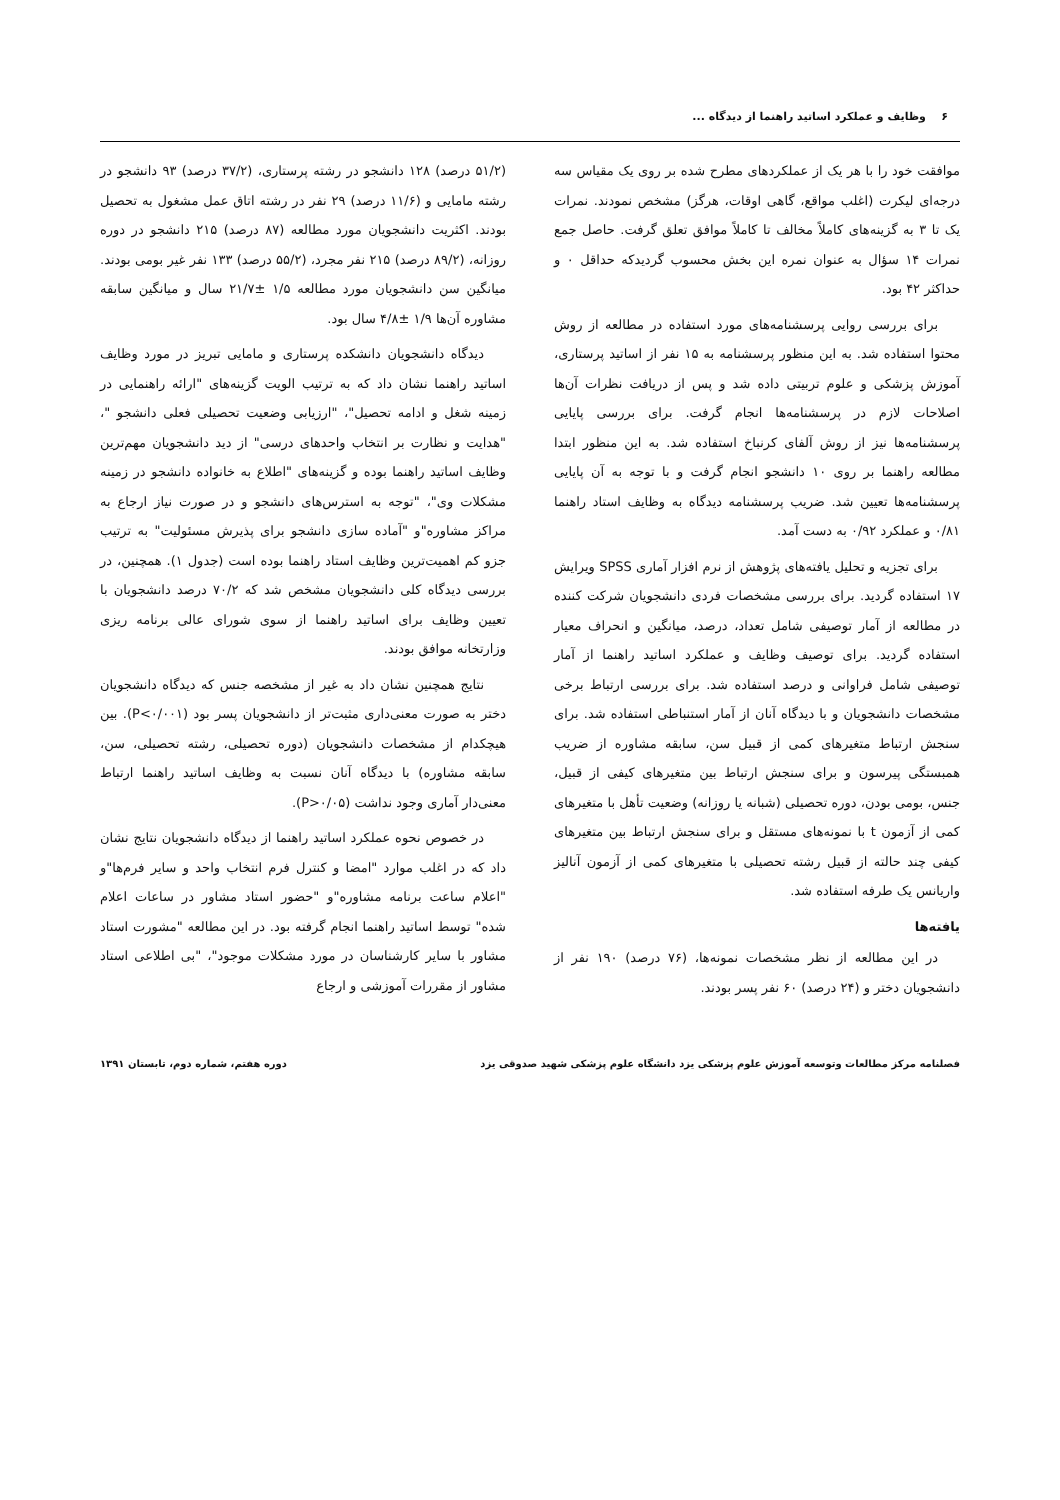۶ وظایف و عملکرد اساتید راهنما از دیدگاه ...
موافقت خود را با هر یک از عملکردهای مطرح شده بر روی یک مقیاس سه درجه‌ای لیکرت (اغلب مواقع، گاهی اوقات، هرگز) مشخص نمودند. نمرات یک تا ۳ به گزینه‌های کاملاً مخالف تا کاملاً موافق تعلق گرفت. حاصل جمع نمرات ۱۴ سؤال به عنوان نمره این بخش محسوب گردیدکه حداقل ۰ و حداکثر ۴۲ بود.
برای بررسی روایی پرسشنامه‌های مورد استفاده در مطالعه از روش محتوا استفاده شد. به این منظور پرسشنامه به ۱۵ نفر از اساتید پرستاری، آموزش پزشکی و علوم تربیتی داده شد و پس از دریافت نظرات آن‌ها اصلاحات لازم در پرسشنامه‌ها انجام گرفت. برای بررسی پایایی پرسشنامه‌ها نیز از روش آلفای کرنباخ استفاده شد. به این منظور ابتدا مطالعه راهنما بر روی ۱۰ دانشجو انجام گرفت و با توجه به آن پایایی پرسشنامه‌ها تعیین شد. ضریب پرسشنامه دیدگاه به وظایف استاد راهنما ۰/۸۱ و عملکرد ۰/۹۲ به دست آمد.
برای تجزیه و تحلیل یافته‌های پژوهش از نرم افزار آماری SPSS ویرایش ۱۷ استفاده گردید. برای بررسی مشخصات فردی دانشجویان شرکت کننده در مطالعه از آمار توصیفی شامل تعداد، درصد، میانگین و انحراف معیار استفاده گردید. برای توصیف وظایف و عملکرد اساتید راهنما از آمار توصیفی شامل فراوانی و درصد استفاده شد. برای بررسی ارتباط برخی مشخصات دانشجویان و با دیدگاه آنان از آمار استنباطی استفاده شد. برای سنجش ارتباط متغیرهای کمی از قبیل سن، سابقه مشاوره از ضریب همبستگی پیرسون و برای سنجش ارتباط بین متغیرهای کیفی از قبیل، جنس، بومی بودن، دوره تحصیلی (شبانه یا روزانه) وضعیت تأهل با متغیرهای کمی از آزمون t با نمونه‌های مستقل و برای سنجش ارتباط بین متغیرهای کیفی چند حالته از قبیل رشته تحصیلی با متغیرهای کمی از آزمون آنالیز واریانس یک طرفه استفاده شد.
یافته‌ها
در این مطالعه از نظر مشخصات نمونه‌ها، (۷۶ درصد) ۱۹۰ نفر از دانشجویان دختر و (۲۴ درصد) ۶۰ نفر پسر بودند.
(۵۱/۲ درصد) ۱۲۸ دانشجو در رشته پرستاری، (۳۷/۲ درصد) ۹۳ دانشجو در رشته مامایی و (۱۱/۶ درصد) ۲۹ نفر در رشته اتاق عمل مشغول به تحصیل بودند. اکثریت دانشجویان مورد مطالعه (۸۷ درصد) ۲۱۵ دانشجو در دوره روزانه، (۸۹/۲ درصد) ۲۱۵ نفر مجرد، (۵۵/۲ درصد) ۱۳۳ نفر غیر بومی بودند. میانگین سن دانشجویان مورد مطالعه ۱/۵ ±۲۱/۷ سال و میانگین سابقه مشاوره آن‌ها ۱/۹ ±۴/۸ سال بود.
دیدگاه دانشجویان دانشکده پرستاری و مامایی تبریز در مورد وظایف اساتید راهنما نشان داد که به ترتیب الویت گزینه‌های "ارائه راهنمایی در زمینه شغل و ادامه تحصیل"، "ارزیابی وضعیت تحصیلی فعلی دانشجو "، "هدایت و نظارت بر انتخاب واحدهای درسی" از دید دانشجویان مهم‌ترین وظایف اساتید راهنما بوده و گزینه‌های "اطلاع به خانواده دانشجو در زمینه مشکلات وی"، "توجه به استرس‌های دانشجو و در صورت نیاز ارجاع به مراکز مشاوره"و "آماده سازی دانشجو برای پذیرش مسئولیت" به ترتیب جزو کم اهمیت‌ترین وظایف استاد راهنما بوده است (جدول ۱). همچنین، در بررسی دیدگاه کلی دانشجویان مشخص شد که ۷۰/۲ درصد دانشجویان با تعیین وظایف برای اساتید راهنما از سوی شورای عالی برنامه ریزی وزارتخانه موافق بودند.
نتایج همچنین نشان داد به غیر از مشخصه جنس که دیدگاه دانشجویان دختر به صورت معنی‌داری مثبت‌تر از دانشجویان پسر بود (P<۰/۰۰۱). بین هیچکدام از مشخصات دانشجویان (دوره تحصیلی، رشته تحصیلی، سن، سابقه مشاوره) با دیدگاه آنان نسبت به وظایف اساتید راهنما ارتباط معنی‌دار آماری وجود نداشت (P>۰/۰۵).
در خصوص نحوه عملکرد اساتید راهنما از دیدگاه دانشجویان نتایج نشان داد که در اغلب موارد "امضا و کنترل فرم انتخاب واحد و سایر فرم‌ها"و "اعلام ساعت برنامه مشاوره"و "حضور استاد مشاور در ساعات اعلام شده" توسط اساتید راهنما انجام گرفته بود. در این مطالعه "مشورت استاد مشاور با سایر کارشناسان در مورد مشکلات موجود"، "بی اطلاعی استاد مشاور از مقررات آموزشی و ارجاع
فصلنامه مرکز مطالعات وتوسعه آموزش علوم پزشکی یزد دانشگاه علوم پزشکی شهید صدوقی یزد دوره هفتم، شماره دوم، تابستان ۱۳۹۱